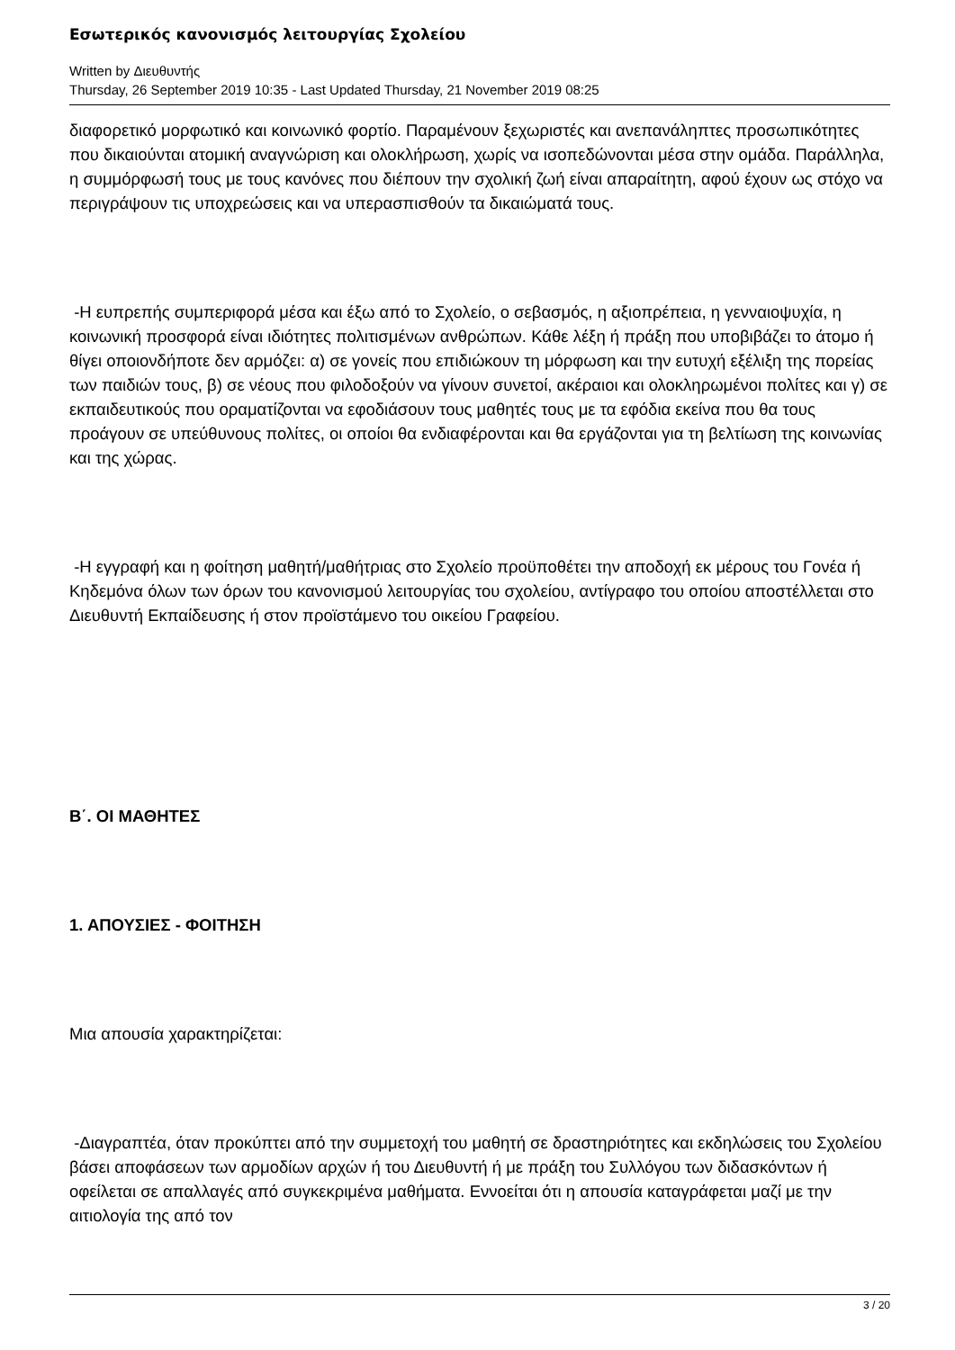Εσωτερικός κανονισμός λειτουργίας Σχολείου
Written by Διευθυντής
Thursday, 26 September 2019 10:35 - Last Updated Thursday, 21 November 2019 08:25
διαφορετικό μορφωτικό και κοινωνικό φορτίο. Παραμένουν ξεχωριστές και ανεπανάληπτες προσωπικότητες που δικαιούνται ατομική αναγνώριση και ολοκλήρωση, χωρίς να ισοπεδώνονται μέσα στην ομάδα. Παράλληλα, η συμμόρφωσή τους με τους κανόνες που διέπουν την σχολική ζωή είναι απαραίτητη, αφού έχουν ως στόχο να περιγράψουν τις υποχρεώσεις και να υπερασπισθούν τα δικαιώματά τους.
-Η ευπρεπής συμπεριφορά μέσα και έξω από το Σχολείο, ο σεβασμός, η αξιοπρέπεια, η γενναιοψυχία, η κοινωνική προσφορά είναι ιδιότητες πολιτισμένων ανθρώπων. Κάθε λέξη ή πράξη που υποβιβάζει το άτομο ή θίγει οποιονδήποτε δεν αρμόζει: α) σε γονείς που επιδιώκουν τη μόρφωση και την ευτυχή εξέλιξη της πορείας των παιδιών τους, β) σε νέους που φιλοδοξούν να γίνουν συνετοί, ακέραιοι και ολοκληρωμένοι πολίτες και γ) σε εκπαιδευτικούς που οραματίζονται να εφοδιάσουν τους μαθητές τους με τα εφόδια εκείνα που θα τους προάγουν σε υπεύθυνους πολίτες, οι οποίοι θα ενδιαφέρονται και θα εργάζονται για τη βελτίωση της κοινωνίας και της χώρας.
-Η εγγραφή και η φοίτηση μαθητή/μαθήτριας στο Σχολείο προϋποθέτει την αποδοχή εκ μέρους του Γονέα ή Κηδεμόνα όλων των όρων του κανονισμού λειτουργίας του σχολείου, αντίγραφο του οποίου αποστέλλεται στο Διευθυντή Εκπαίδευσης ή στον προϊστάμενο του οικείου Γραφείου.
Β΄. ΟΙ ΜΑΘΗΤΕΣ
1. ΑΠΟΥΣΙΕΣ - ΦΟΙΤΗΣΗ
Μια απουσία χαρακτηρίζεται:
-Διαγραπτέα, όταν προκύπτει από την συμμετοχή του μαθητή σε δραστηριότητες και εκδηλώσεις του Σχολείου βάσει αποφάσεων των αρμοδίων αρχών ή του Διευθυντή ή με πράξη του Συλλόγου των διδασκόντων ή οφείλεται σε απαλλαγές από συγκεκριμένα μαθήματα. Εννοείται ότι η απουσία καταγράφεται μαζί με την αιτιολογία της από τον
3 / 20